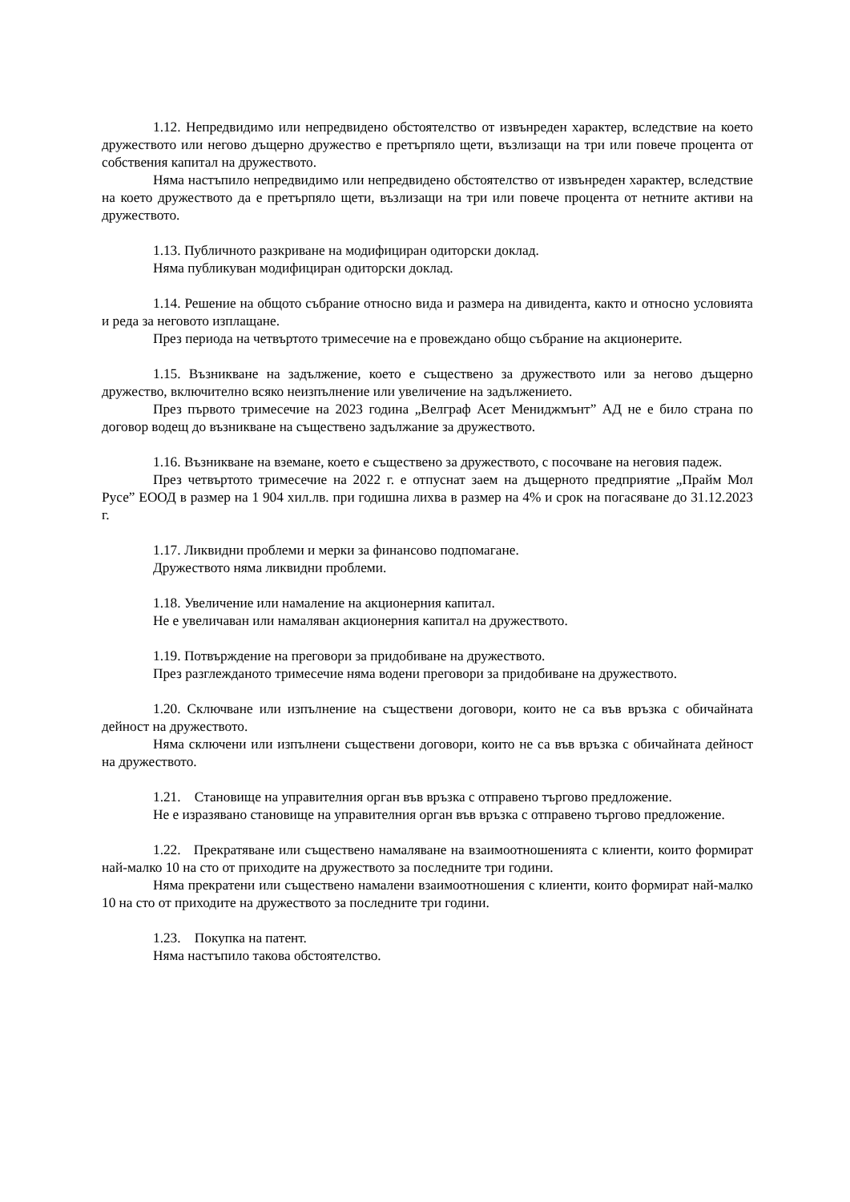1.12. Непредвидимо или непредвидено обстоятелство от извънреден характер, вследствие на което дружеството или негово дъщерно дружество е претърпяло щети, възлизащи на три или повече процента от собствения капитал на дружеството.
Няма настъпило непредвидимо или непредвидено обстоятелство от извънреден характер, вследствие на което дружеството да е претърпяло щети, възлизащи на три или повече процента от нетните активи на дружеството.
1.13. Публичното разкриване на модифициран одиторски доклад.
Няма публикуван модифициран одиторски доклад.
1.14. Решение на общото събрание относно вида и размера на дивидента, както и относно условията и реда за неговото изплащане.
През периода на четвъртото тримесечие на е провеждано общо събрание на акционерите.
1.15. Възникване на задължение, което е съществено за дружеството или за негово дъщерно дружество, включително всяко неизпълнение или увеличение на задължението.
През първото тримесечие на 2023 година „Велграф Асет Мениджмънт” АД не е било страна по договор водещ до възникване на съществено задължание за дружеството.
1.16. Възникване на вземане, което е съществено за дружеството, с посочване на неговия падеж.
През четвъртото тримесечие на 2022 г. е отпуснат заем на дъщерното предприятие „Прайм Мол Русе” ЕООД в размер на 1 904 хил.лв. при годишна лихва в размер на 4% и срок на погасяване до 31.12.2023 г.
1.17. Ликвидни проблеми и мерки за финансово подпомагане.
Дружеството няма ликвидни проблеми.
1.18. Увеличение или намаление на акционерния капитал.
Не е увеличаван или намаляван акционерния капитал на дружеството.
1.19. Потвърждение на преговори за придобиване на дружеството.
През разглежданото тримесечие няма водени преговори за придобиване на дружеството.
1.20. Сключване или изпълнение на съществени договори, които не са във връзка с обичайната дейност на дружеството.
Няма сключени или изпълнени съществени договори, които не са във връзка с обичайната дейност на дружеството.
1.21. Становище на управителния орган във връзка с отправено търгово предложение.
Не е изразявано становище на управителния орган във връзка с отправено търгово предложение.
1.22. Прекратяване или съществено намаляване на взаимоотношенията с клиенти, които формират най-малко 10 на сто от приходите на дружеството за последните три години.
Няма прекратени или съществено намалени взаимоотношения с клиенти, които формират най-малко 10 на сто от приходите на дружеството за последните три години.
1.23. Покупка на патент.
Няма настъпило такова обстоятелство.